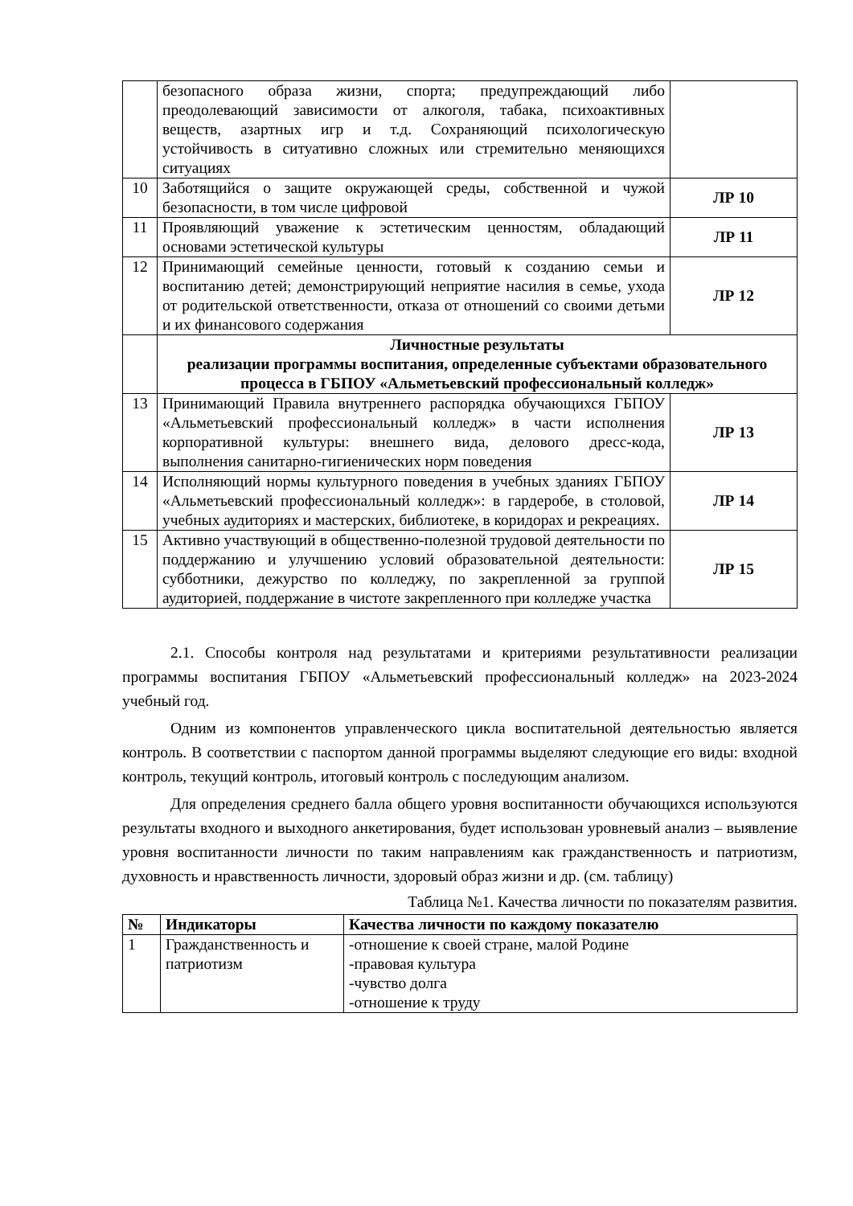| | безопасного образа жизни, спорта; предупреждающий либо преодолевающий зависимости от алкоголя, табака, психоактивных веществ, азартных игр и т.д. Сохраняющий психологическую устойчивость в ситуативно сложных или стремительно меняющихся ситуациях | |
| 10 | Заботящийся о защите окружающей среды, собственной и чужой безопасности, в том числе цифровой | ЛР 10 |
| 11 | Проявляющий уважение к эстетическим ценностям, обладающий основами эстетической культуры | ЛР 11 |
| 12 | Принимающий семейные ценности, готовый к созданию семьи и воспитанию детей; демонстрирующий неприятие насилия в семье, ухода от родительской ответственности, отказа от отношений со своими детьми и их финансового содержания | ЛР 12 |
| | Личностные результаты реализации программы воспитания, определенные субъектами образовательного процесса в ГБПОУ «Альметьевский профессиональный колледж» | |
| 13 | Принимающий Правила внутреннего распорядка обучающихся ГБПОУ «Альметьевский профессиональный колледж» в части исполнения корпоративной культуры: внешнего вида, делового дресс-кода, выполнения санитарно-гигиенических норм поведения | ЛР 13 |
| 14 | Исполняющий нормы культурного поведения в учебных зданиях ГБПОУ «Альметьевский профессиональный колледж»: в гардеробе, в столовой, учебных аудиториях и мастерских, библиотеке, в коридорах и рекреациях. | ЛР 14 |
| 15 | Активно участвующий в общественно-полезной трудовой деятельности по поддержанию и улучшению условий образовательной деятельности: субботники, дежурство по колледжу, по закрепленной за группой аудиторией, поддержание в чистоте закрепленного при колледже участка | ЛР 15 |
2.1. Способы контроля над результатами и критериями результативности реализации программы воспитания ГБПОУ «Альметьевский профессиональный колледж» на 2023-2024 учебный год.
Одним из компонентов управленческого цикла воспитательной деятельностью является контроль. В соответствии с паспортом данной программы выделяют следующие его виды: входной контроль, текущий контроль, итоговый контроль с последующим анализом.
Для определения среднего балла общего уровня воспитанности обучающихся используются результаты входного и выходного анкетирования, будет использован уровневый анализ – выявление уровня воспитанности личности по таким направлениям как гражданственность и патриотизм, духовность и нравственность личности, здоровый образ жизни и др. (см. таблицу)
Таблица №1. Качества личности по показателям развития.
| № | Индикаторы | Качества личности по каждому показателю |
| --- | --- | --- |
| 1 | Гражданственность и патриотизм | -отношение к своей стране, малой Родине -правовая культура -чувство долга -отношение к труду |